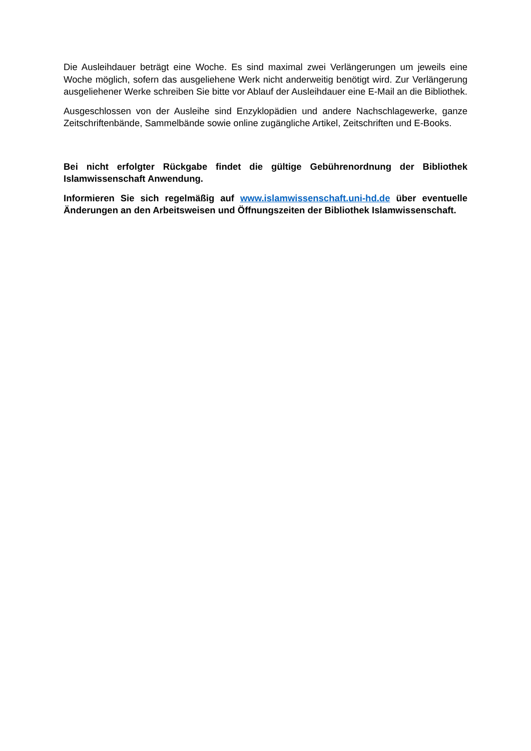Die Ausleihdauer beträgt eine Woche. Es sind maximal zwei Verlängerungen um jeweils eine Woche möglich, sofern das ausgeliehene Werk nicht anderweitig benötigt wird. Zur Verlängerung ausgeliehener Werke schreiben Sie bitte vor Ablauf der Ausleihdauer eine E-Mail an die Bibliothek.
Ausgeschlossen von der Ausleihe sind Enzyklopädien und andere Nachschlagewerke, ganze Zeitschriftenbände, Sammelbände sowie online zugängliche Artikel, Zeitschriften und E-Books.
Bei nicht erfolgter Rückgabe findet die gültige Gebührenordnung der Bibliothek Islamwissenschaft Anwendung.
Informieren Sie sich regelmäßig auf www.islamwissenschaft.uni-hd.de über eventuelle Änderungen an den Arbeitsweisen und Öffnungszeiten der Bibliothek Islamwissenschaft.